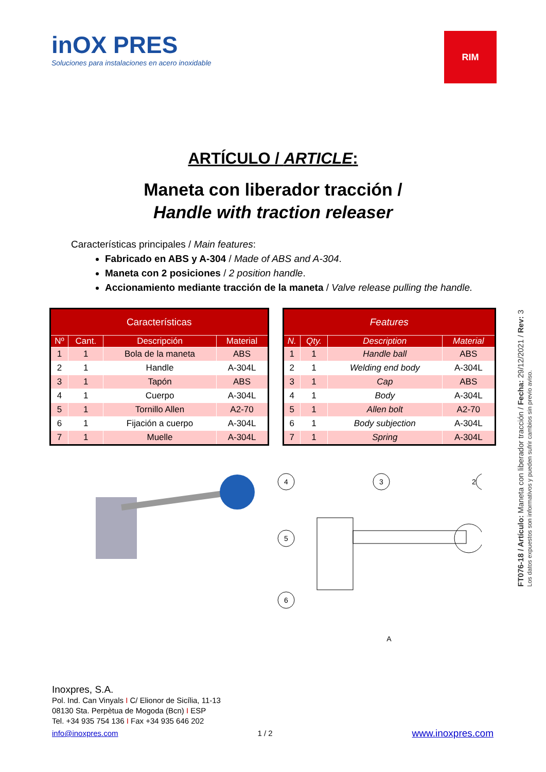FT076-18 / Artículo: Maneta con liberador tracción / Fecha: 29/12/2021 / Rev: 3
Los datos expuestos son informativos y pueden sufrir cambios sin previo aviso.
inOX PRES
Soluciones para instalaciones en acero inoxidable
RIM
ARTÍCULO / ARTICLE:
Maneta con liberador tracción /
Handle with traction releaser
Características principales / Main features:
Fabricado en ABS y A-304 / Made of ABS and A-304.
Maneta con 2 posiciones / 2 position handle.
Accionamiento mediante tracción de la maneta / Valve release pulling the handle.
| Características | | | |
| --- | --- | --- | --- |
| Nº | Cant. | Descripción | Material |
| 1 | 1 | Bola de la maneta | ABS |
| 2 | 1 | Handle | A-304L |
| 3 | 1 | Tapón | ABS |
| 4 | 1 | Cuerpo | A-304L |
| 5 | 1 | Tornillo Allen | A2-70 |
| 6 | 1 | Fijación a cuerpo | A-304L |
| 7 | 1 | Muelle | A-304L |
| Features | | | |
| --- | --- | --- | --- |
| N. | Qty. | Description | Material |
| 1 | 1 | Handle ball | ABS |
| 2 | 1 | Welding end body | A-304L |
| 3 | 1 | Cap | ABS |
| 4 | 1 | Body | A-304L |
| 5 | 1 | Allen bolt | A2-70 |
| 6 | 1 | Body subjection | A-304L |
| 7 | 1 | Spring | A-304L |
4
3
2
5
6
A
Inoxpres, S.A.
Pol. Ind. Can Vinyals I C/ Elionor de Sicília, 11-13
08130 Sta. Perpètua de Mogoda (Bcn) I ESP
Tel. +34 935 754 136 I Fax +34 935 646 202
info@inoxpres.com 1 / 2 www.inoxpres.com